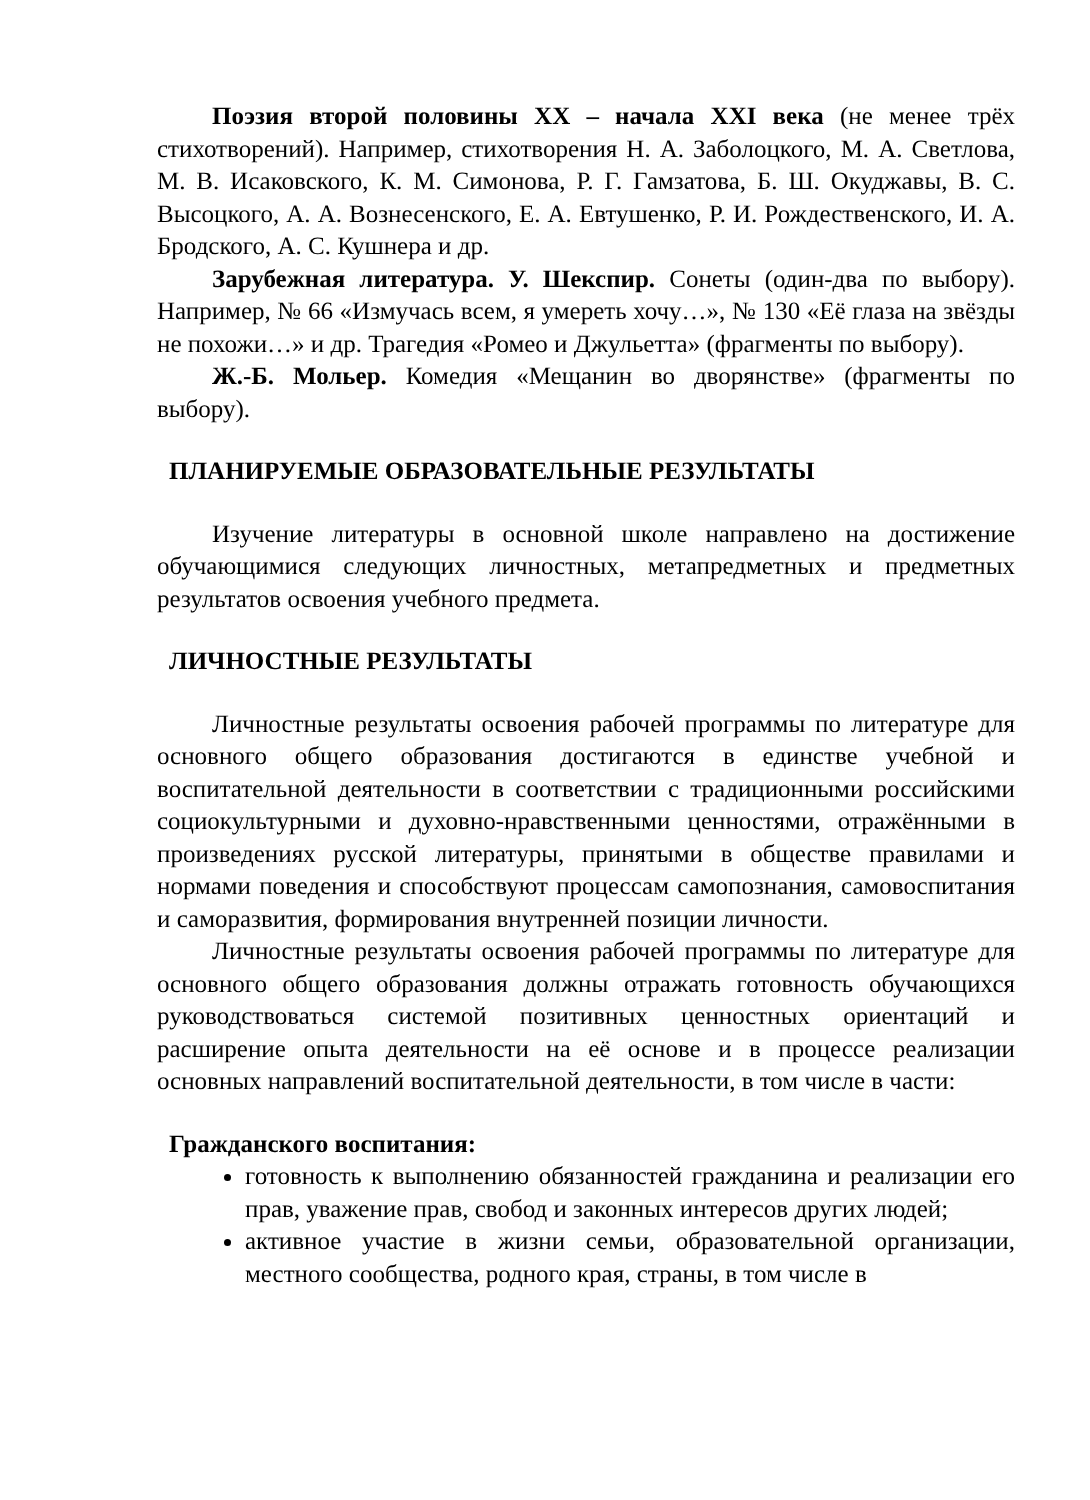Поэзия второй половины XX – начала XXI века (не менее трёх стихотворений). Например, стихотворения Н. А. Заболоцкого, М. А. Светлова, М. В. Исаковского, К. М. Симонова, Р. Г. Гамзатова, Б. Ш. Окуджавы, В. С. Высоцкого, А. А. Вознесенского, Е. А. Евтушенко, Р. И. Рождественского, И. А. Бродского, А. С. Кушнера и др.
Зарубежная литература. У. Шекспир. Сонеты (один-два по выбору). Например, № 66 «Измучась всем, я умереть хочу…», № 130 «Её глаза на звёзды не похожи…» и др. Трагедия «Ромео и Джульетта» (фрагменты по выбору).
Ж.-Б. Мольер. Комедия «Мещанин во дворянстве» (фрагменты по выбору).
ПЛАНИРУЕМЫЕ ОБРАЗОВАТЕЛЬНЫЕ РЕЗУЛЬТАТЫ
Изучение литературы в основной школе направлено на достижение обучающимися следующих личностных, метапредметных и предметных результатов освоения учебного предмета.
ЛИЧНОСТНЫЕ РЕЗУЛЬТАТЫ
Личностные результаты освоения рабочей программы по литературе для основного общего образования достигаются в единстве учебной и воспитательной деятельности в соответствии с традиционными российскими социокультурными и духовно-нравственными ценностями, отражёнными в произведениях русской литературы, принятыми в обществе правилами и нормами поведения и способствуют процессам самопознания, самовоспитания и саморазвития, формирования внутренней позиции личности.
Личностные результаты освоения рабочей программы по литературе для основного общего образования должны отражать готовность обучающихся руководствоваться системой позитивных ценностных ориентаций и расширение опыта деятельности на её основе и в процессе реализации основных направлений воспитательной деятельности, в том числе в части:
Гражданского воспитания:
готовность к выполнению обязанностей гражданина и реализации его прав, уважение прав, свобод и законных интересов других людей;
активное участие в жизни семьи, образовательной организации, местного сообщества, родного края, страны, в том числе в